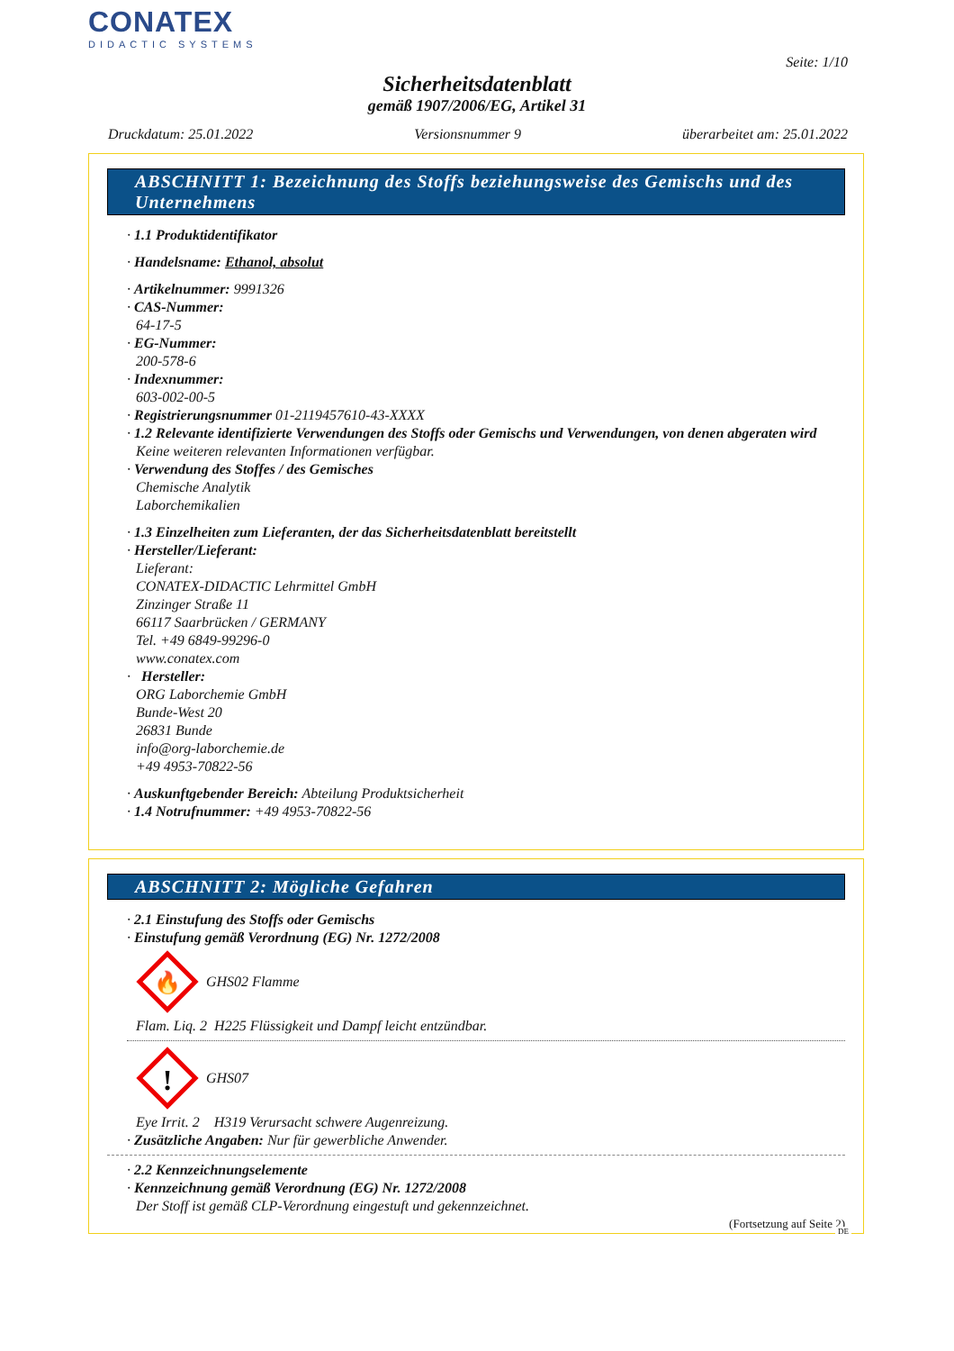CONATEX
DIDACTIC SYSTEMS
Seite: 1/10
Sicherheitsdatenblatt
gemäß 1907/2006/EG, Artikel 31
Druckdatum: 25.01.2022 Versionsnummer 9 überarbeitet am: 25.01.2022
ABSCHNITT 1: Bezeichnung des Stoffs beziehungsweise des Gemischs und des Unternehmens
· 1.1 Produktidentifikator
· Handelsname: Ethanol, absolut
· Artikelnummer: 9991326
· CAS-Nummer:
64-17-5
· EG-Nummer:
200-578-6
· Indexnummer:
603-002-00-5
· Registrierungsnummer 01-2119457610-43-XXXX
· 1.2 Relevante identifizierte Verwendungen des Stoffs oder Gemischs und Verwendungen, von denen abgeraten wird
Keine weiteren relevanten Informationen verfügbar.
· Verwendung des Stoffes / des Gemisches
Chemische Analytik
Laborchemikalien
· 1.3 Einzelheiten zum Lieferanten, der das Sicherheitsdatenblatt bereitstellt
· Hersteller/Lieferant:
Lieferant:
CONATEX-DIDACTIC Lehrmittel GmbH
Zinzinger Straße 11
66117 Saarbrücken / GERMANY
Tel. +49 6849-99296-0
www.conatex.com
· Hersteller:
ORG Laborchemie GmbH
Bunde-West 20
26831 Bunde
info@org-laborchemie.de
+49 4953-70822-56
· Auskunftgebender Bereich: Abteilung Produktsicherheit
· 1.4 Notrufnummer: +49 4953-70822-56
ABSCHNITT 2: Mögliche Gefahren
· 2.1 Einstufung des Stoffs oder Gemischs
· Einstufung gemäß Verordnung (EG) Nr. 1272/2008
🔥
GHS02 Flamme
Flam. Liq. 2 H225 Flüssigkeit und Dampf leicht entzündbar.
!
GHS07
Eye Irrit. 2 H319 Verursacht schwere Augenreizung.
· Zusätzliche Angaben: Nur für gewerbliche Anwender.
· 2.2 Kennzeichnungselemente
· Kennzeichnung gemäß Verordnung (EG) Nr. 1272/2008
Der Stoff ist gemäß CLP-Verordnung eingestuft und gekennzeichnet.
(Fortsetzung auf Seite 2)
DE